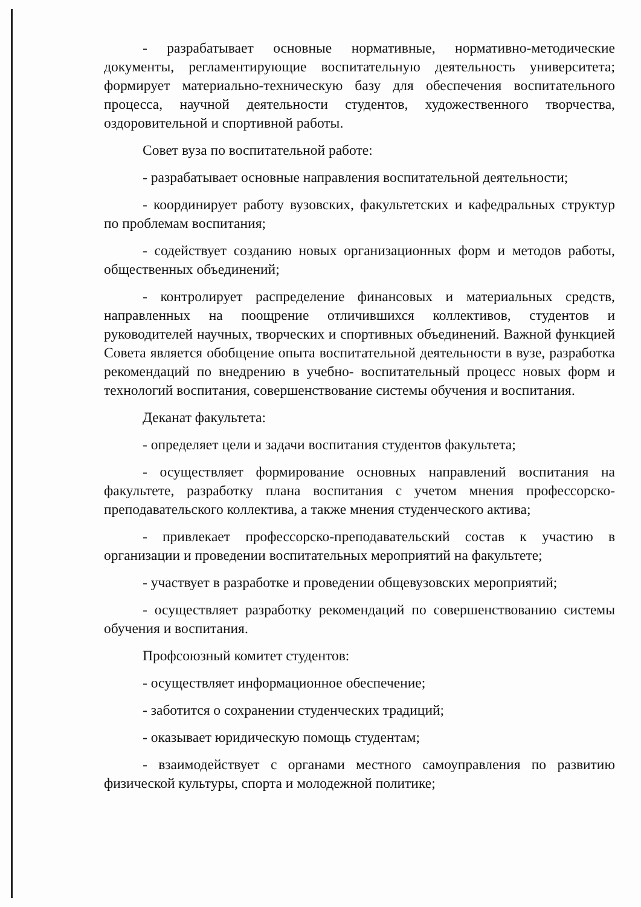- разрабатывает основные нормативные, нормативно-методические документы, регламентирующие воспитательную деятельность университета; формирует материально-техническую базу для обеспечения воспитательного процесса, научной деятельности студентов, художественного творчества, оздоровительной и спортивной работы.
Совет вуза по воспитательной работе:
- разрабатывает основные направления воспитательной деятельности;
- координирует работу вузовских, факультетских и кафедральных структур по проблемам воспитания;
- содействует созданию новых организационных форм и методов работы, общественных объединений;
- контролирует распределение финансовых и материальных средств, направленных на поощрение отличившихся коллективов, студентов и руководителей научных, творческих и спортивных объединений. Важной функцией Совета является обобщение опыта воспитательной деятельности в вузе, разработка рекомендаций по внедрению в учебно- воспитательный процесс новых форм и технологий воспитания, совершенствование системы обучения и воспитания.
Деканат факультета:
- определяет цели и задачи воспитания студентов факультета;
- осуществляет формирование основных направлений воспитания на факультете, разработку плана воспитания с учетом мнения профессорско-преподавательского коллектива, а также мнения студенческого актива;
- привлекает профессорско-преподавательский состав к участию в организации и проведении воспитательных мероприятий на факультете;
- участвует в разработке и проведении общевузовских мероприятий;
- осуществляет разработку рекомендаций по совершенствованию системы обучения и воспитания.
Профсоюзный комитет студентов:
- осуществляет информационное обеспечение;
- заботится о сохранении студенческих традиций;
- оказывает юридическую помощь студентам;
- взаимодействует с органами местного самоуправления по развитию физической культуры, спорта и молодежной политике;